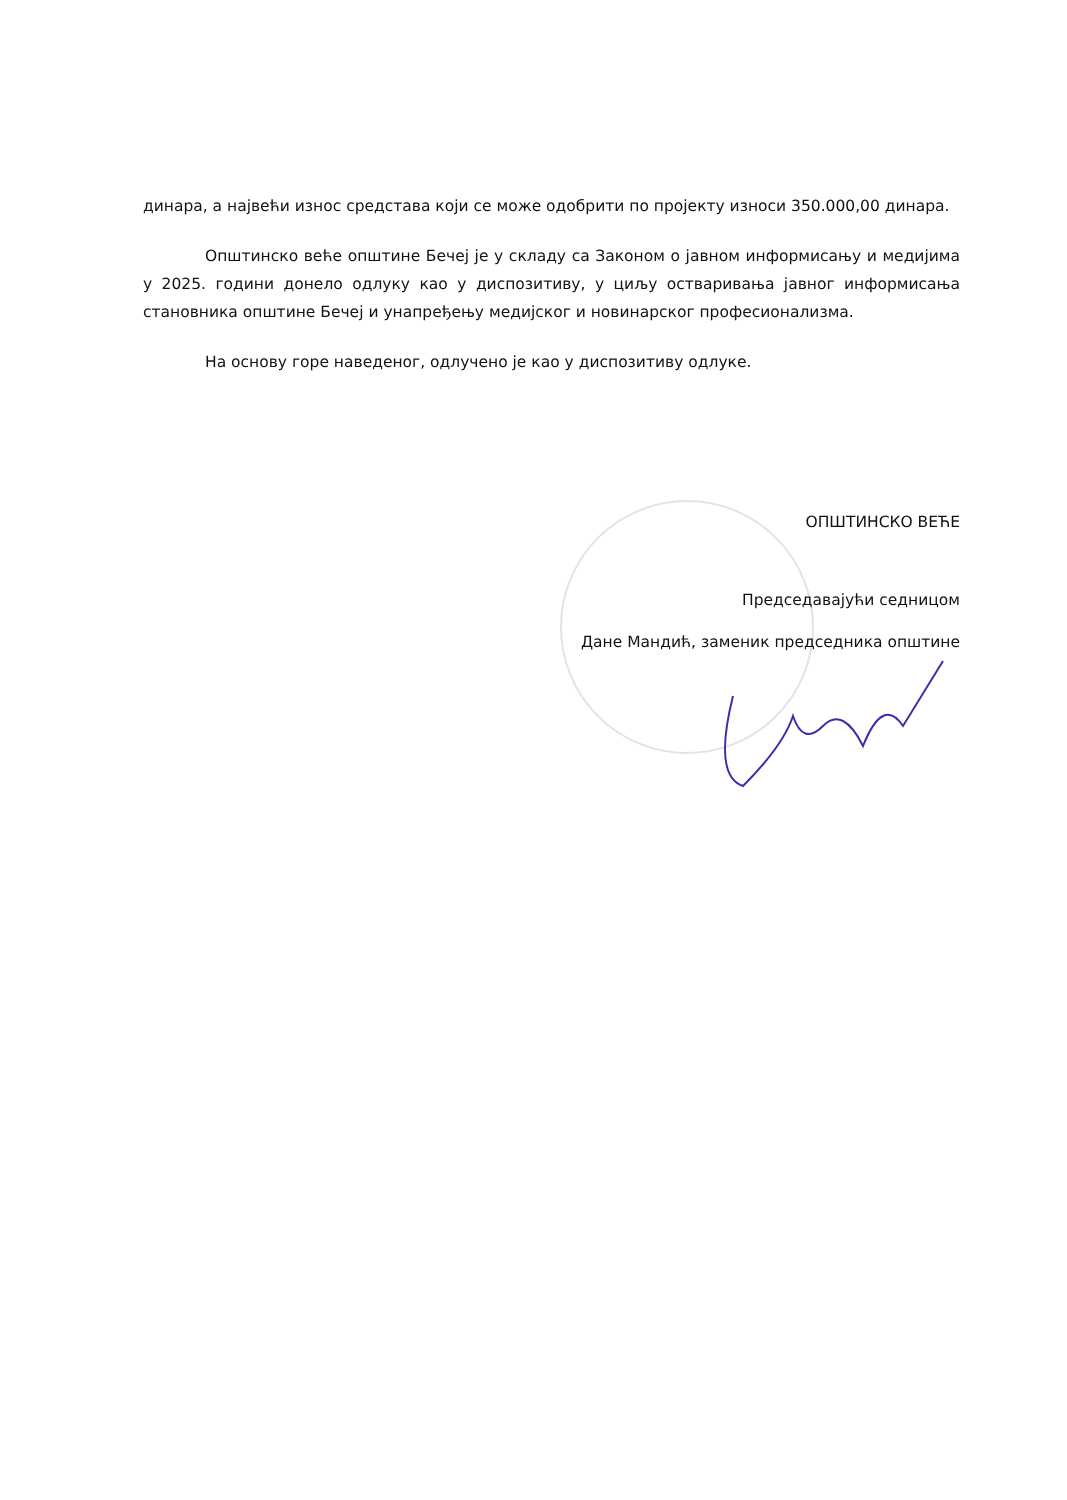динара, а највећи износ средстава који се може одобрити по пројекту износи 350.000,00 динара.
Општинско веће општине Бечеј је у складу са Законом о јавном информисању и медијима у 2025. години донело одлуку као у диспозитиву, у циљу остваривања јавног информисања становника општине Бечеј и унапређењу медијског и новинарског професионализма.
На основу горе наведеног, одлучено је као у диспозитиву одлуке.
ОПШТИНСКО ВЕЋЕ
Председавајући седницом
Дане Мандић, заменик председника општине